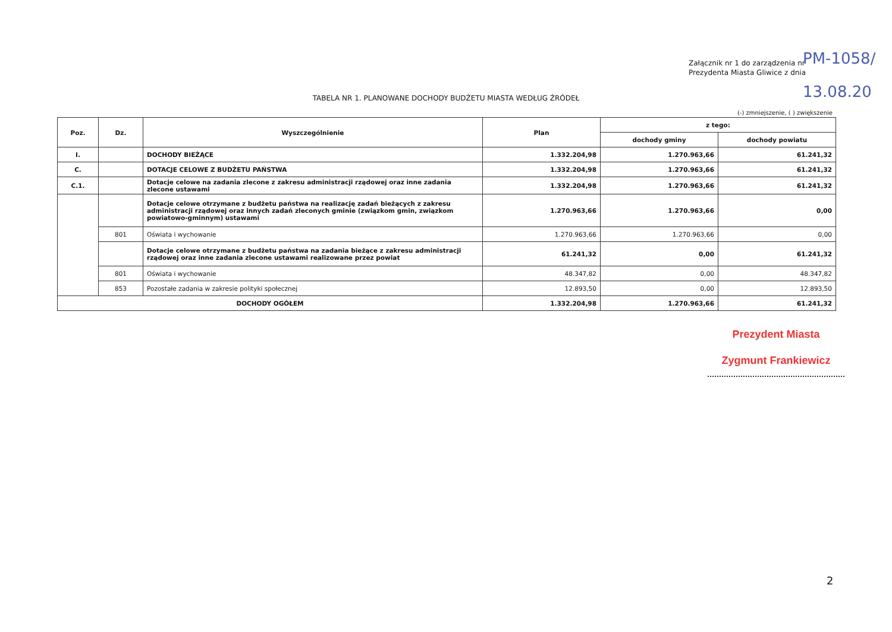Załącznik nr 1 do zarządzenia nr
Prezydenta Miasta Gliwice z dnia
PM-1058/
13.08.20
TABELA NR 1. PLANOWANE DOCHODY BUDŻETU MIASTA WEDŁUG ŹRÓDEŁ
(-) zmniejszenie, ( ) zwiększenie
| Poz. | Dz. | Wyszczególnienie | Plan | z tego: | |
| --- | --- | --- | --- | --- | --- |
| | | | | dochody gminy | dochody powiatu |
| I. | | DOCHODY BIEŻĄCE | 1.332.204,98 | 1.270.963,66 | 61.241,32 |
| C. | | DOTACJE CELOWE Z BUDŻETU PAŃSTWA | 1.332.204,98 | 1.270.963,66 | 61.241,32 |
| C.1. | | Dotacje celowe na zadania zlecone z zakresu administracji rządowej oraz inne zadania zlecone ustawami | 1.332.204,98 | 1.270.963,66 | 61.241,32 |
| | | Dotacje celowe otrzymane z budżetu państwa na realizację zadań bieżących z zakresu administracji rządowej oraz innych zadań zleconych gminie (związkom gmin, związkom powiatowo-gminnym) ustawami | 1.270.963,66 | 1.270.963,66 | 0,00 |
| | 801 | Oświata i wychowanie | 1.270.963,66 | 1.270.963,66 | 0,00 |
| | | Dotacje celowe otrzymane z budżetu państwa na zadania bieżące z zakresu administracji rządowej oraz inne zadania zlecone ustawami realizowane przez powiat | 61.241,32 | 0,00 | 61.241,32 |
| | 801 | Oświata i wychowanie | 48.347,82 | 0,00 | 48.347,82 |
| | 853 | Pozostałe zadania w zakresie polityki społecznej | 12.893,50 | 0,00 | 12.893,50 |
| DOCHODY OGÓŁEM | | | 1.332.204,98 | 1.270.963,66 | 61.241,32 |
Prezydent Miasta
Zygmunt Frankiewicz
2